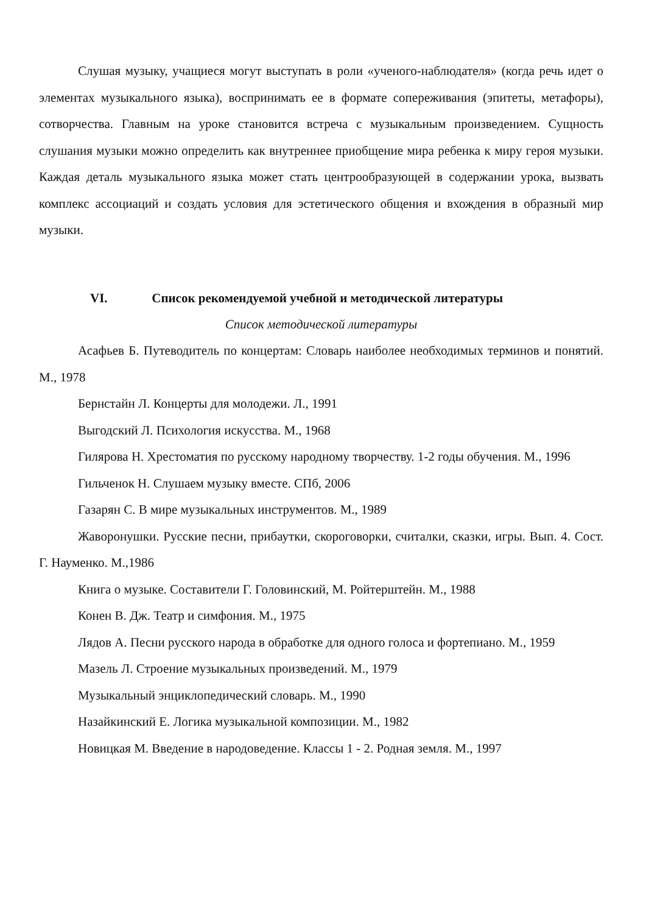Слушая музыку, учащиеся могут выступать в роли «ученого-наблюдателя» (когда речь идет о элементах музыкального языка), воспринимать ее в формате сопереживания (эпитеты, метафоры), сотворчества. Главным на уроке становится встреча с музыкальным произведением. Сущность слушания музыки можно определить как внутреннее приобщение мира ребенка к миру героя музыки. Каждая деталь музыкального языка может стать центрообразующей в содержании урока, вызвать комплекс ассоциаций и создать условия для эстетического общения и вхождения в образный мир музыки.
VI. Список рекомендуемой учебной и методической литературы
Список методической литературы
Асафьев Б. Путеводитель по концертам: Словарь наиболее необходимых терминов и понятий. М., 1978
Бернстайн Л. Концерты для молодежи. Л., 1991
Выгодский Л. Психология искусства. М., 1968
Гилярова Н. Хрестоматия по русскому народному творчеству. 1-2 годы обучения. М., 1996
Гильченок Н. Слушаем музыку вместе. СПб, 2006
Газарян С. В мире музыкальных инструментов. М., 1989
Жаворонушки. Русские песни, прибаутки, скороговорки, считалки, сказки, игры. Вып. 4. Сост. Г. Науменко. М.,1986
Книга о музыке. Составители Г. Головинский, М. Ройтерштейн. М., 1988
Конен В. Дж. Театр и симфония. М., 1975
Лядов А. Песни русского народа в обработке для одного голоса и фортепиано. М., 1959
Мазель Л. Строение музыкальных произведений. М., 1979
Музыкальный энциклопедический словарь. М., 1990
Назайкинский Е. Логика музыкальной композиции. М., 1982
Новицкая М. Введение в народоведение. Классы 1 - 2. Родная земля. М., 1997